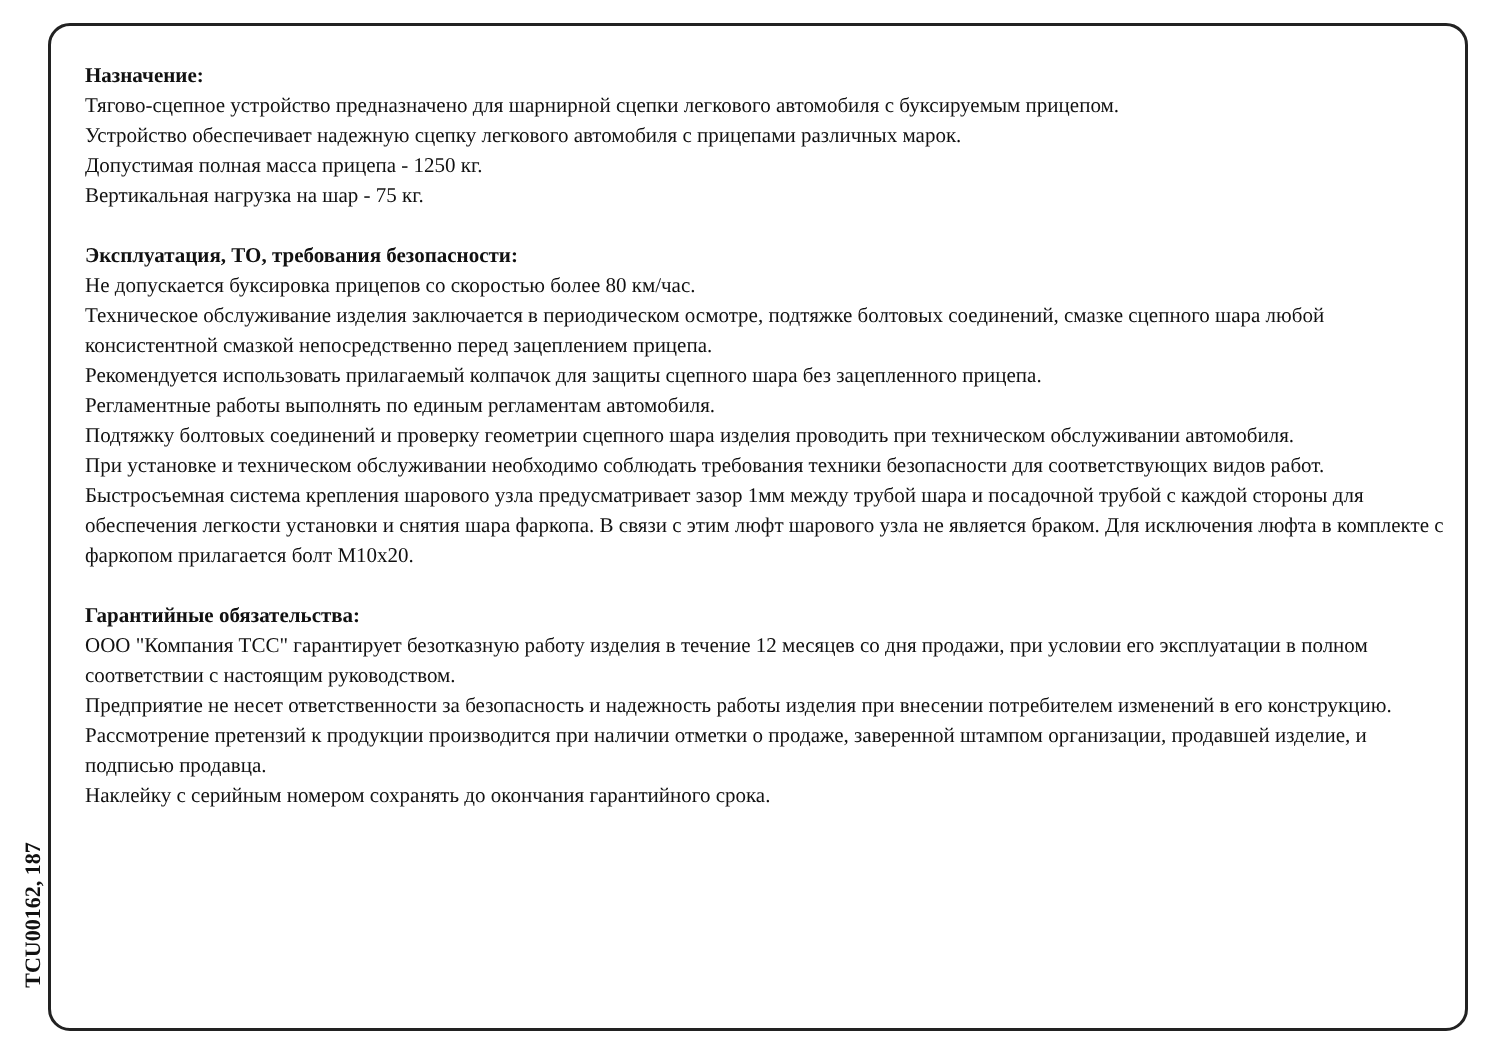Назначение:
Тягово-сцепное устройство предназначено для шарнирной сцепки легкового автомобиля с буксируемым прицепом.
Устройство обеспечивает надежную сцепку легкового автомобиля с прицепами различных марок.
Допустимая полная масса прицепа - 1250 кг.
Вертикальная нагрузка на шар - 75 кг.
Эксплуатация, ТО, требования безопасности:
Не допускается буксировка прицепов со скоростью более 80 км/час.
Техническое обслуживание изделия заключается в периодическом осмотре, подтяжке болтовых соединений, смазке сцепного шара любой консистентной смазкой непосредственно перед зацеплением прицепа.
Рекомендуется использовать прилагаемый колпачок для защиты сцепного шара без зацепленного прицепа.
Регламентные работы выполнять по единым регламентам автомобиля.
Подтяжку болтовых соединений и проверку геометрии сцепного шара изделия проводить при техническом обслуживании автомобиля.
При установке и техническом обслуживании необходимо соблюдать требования техники безопасности для соответствующих видов работ.
Быстросъемная система крепления шарового узла предусматривает зазор 1мм между трубой шара и посадочной трубой с каждой стороны для обеспечения легкости установки и снятия шара фаркопа. В связи с этим люфт шарового узла не является браком. Для исключения люфта в комплекте с фаркопом прилагается болт М10х20.
Гарантийные обязательства:
ООО "Компания ТСС" гарантирует безотказную работу изделия в течение 12 месяцев со дня продажи, при условии его эксплуатации в полном соответствии с настоящим руководством.
Предприятие не несет ответственности за безопасность и надежность работы изделия при внесении потребителем изменений в его конструкцию.
Рассмотрение претензий к продукции производится при наличии отметки о продаже, заверенной штампом организации, продавшей изделие, и подписью продавца.
Наклейку с серийным номером сохранять до окончания гарантийного срока.
TCU00162, 187